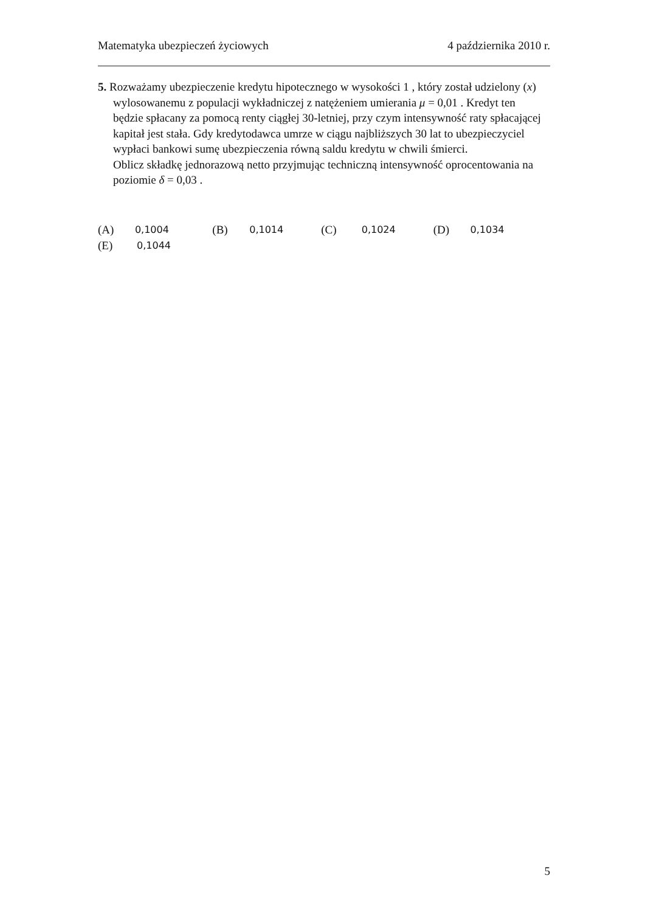Matematyka ubezpieczeń życiowych 4 października 2010 r.
5. Rozważamy ubezpieczenie kredytu hipotecznego w wysokości 1 , który został udzielony (x) wylosowanemu z populacji wykładniczej z natężeniem umierania μ = 0,01 . Kredyt ten będzie spłacany za pomocą renty ciągłej 30-letniej, przy czym intensywność raty spłacającej kapitał jest stała. Gdy kredytodawca umrze w ciągu najbliższych 30 lat to ubezpieczyciel wypłaci bankowi sumę ubezpieczenia równą saldu kredytu w chwili śmierci.
Oblicz składkę jednorazową netto przyjmując techniczną intensywność oprocentowania na poziomie δ = 0,03 .
(A) 0,1004 (B) 0,1014 (C) 0,1024 (D) 0,1034
(E) 0,1044
5